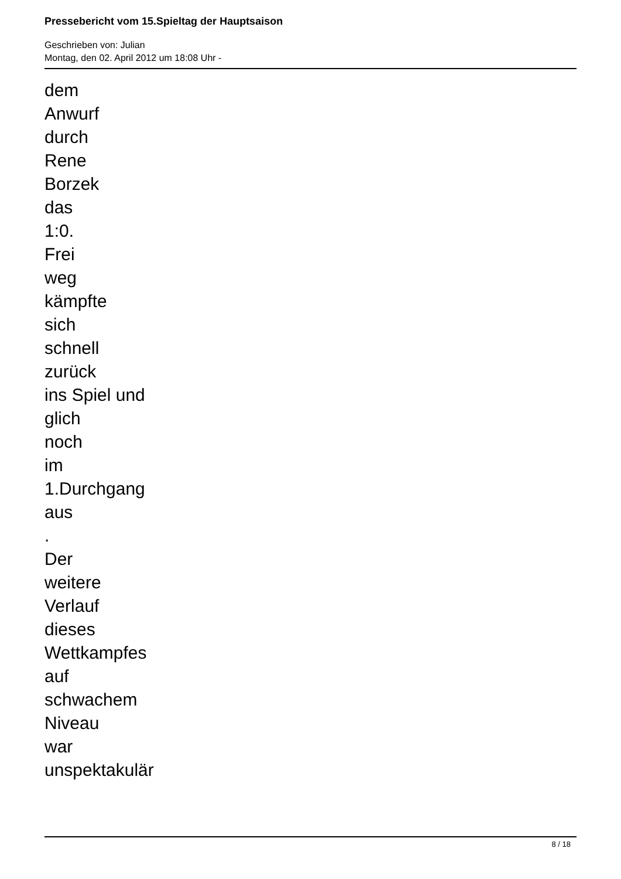Pressebericht vom 15.Spieltag der Hauptsaison
Geschrieben von: Julian
Montag, den 02. April 2012 um 18:08 Uhr -
dem
Anwurf
durch
Rene
Borzek
das
1:0.
Frei
weg
kämpfte
sich
schnell
zurück
ins Spiel und
glich
noch
im
1.Durchgang
aus
.
Der
weitere
Verlauf
dieses
Wettkampfes
auf
schwachem
Niveau
war
unspektakulär
8 / 18